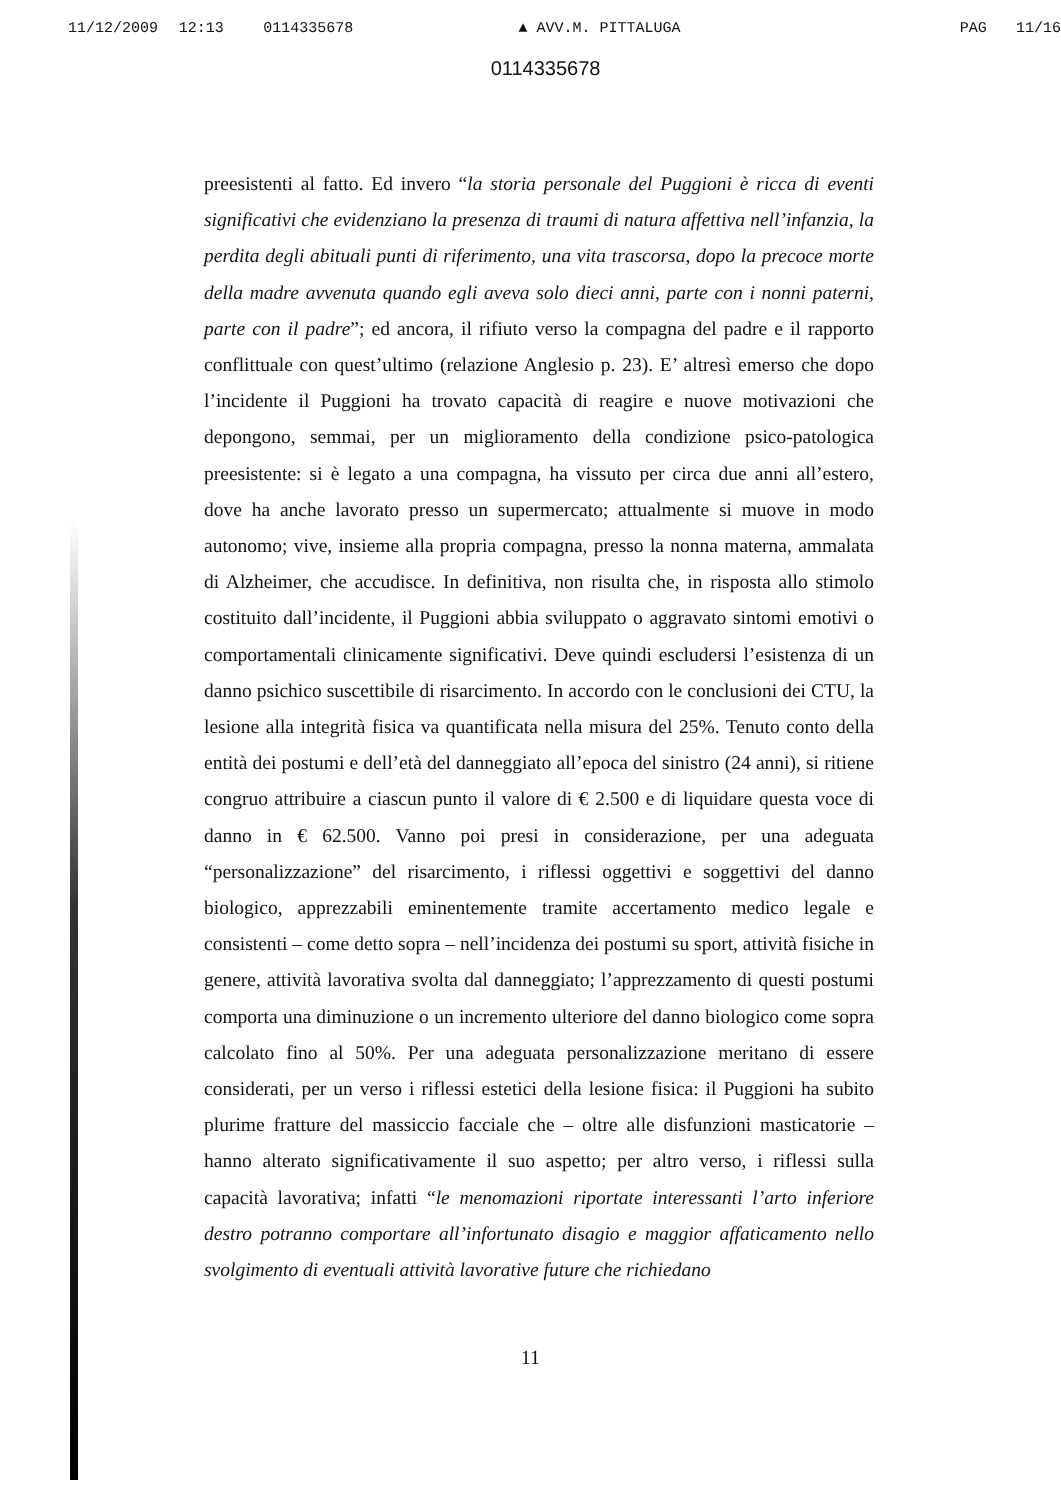11/12/2009 12:13 0114335678 ▲ AVV.M. PITTALUGA PAG 11/16
0114335678
preesistenti al fatto. Ed invero “la storia personale del Puggioni è ricca di eventi significativi che evidenziano la presenza di traumi di natura affettiva nell’infanzia, la perdita degli abituali punti di riferimento, una vita trascorsa, dopo la precoce morte della madre avvenuta quando egli aveva solo dieci anni, parte con i nonni paterni, parte con il padre”; ed ancora, il rifiuto verso la compagna del padre e il rapporto conflittuale con quest’ultimo (relazione Anglesio p. 23). E’ altresì emerso che dopo l’incidente il Puggioni ha trovato capacità di reagire e nuove motivazioni che depongono, semmai, per un miglioramento della condizione psico-patologica preesistente: si è legato a una compagna, ha vissuto per circa due anni all’estero, dove ha anche lavorato presso un supermercato; attualmente si muove in modo autonomo; vive, insieme alla propria compagna, presso la nonna materna, ammalata di Alzheimer, che accudisce. In definitiva, non risulta che, in risposta allo stimolo costituito dall’incidente, il Puggioni abbia sviluppato o aggravato sintomi emotivi o comportamentali clinicamente significativi. Deve quindi escludersi l’esistenza di un danno psichico suscettibile di risarcimento. In accordo con le conclusioni dei CTU, la lesione alla integrità fisica va quantificata nella misura del 25%. Tenuto conto della entità dei postumi e dell’età del danneggiato all’epoca del sinistro (24 anni), si ritiene congruo attribuire a ciascun punto il valore di € 2.500 e di liquidare questa voce di danno in € 62.500. Vanno poi presi in considerazione, per una adeguata “personalizzazione” del risarcimento, i riflessi oggettivi e soggettivi del danno biologico, apprezzabili eminentemente tramite accertamento medico legale e consistenti – come detto sopra – nell’incidenza dei postumi su sport, attività fisiche in genere, attività lavorativa svolta dal danneggiato; l’apprezzamento di questi postumi comporta una diminuzione o un incremento ulteriore del danno biologico come sopra calcolato fino al 50%. Per una adeguata personalizzazione meritano di essere considerati, per un verso i riflessi estetici della lesione fisica: il Puggioni ha subito plurime fratture del massiccio facciale che – oltre alle disfunzioni masticatorie – hanno alterato significativamente il suo aspetto; per altro verso, i riflessi sulla capacità lavorativa; infatti “le menomazioni riportate interessanti l’arto inferiore destro potranno comportare all’infortunato disagio e maggior affaticamento nello svolgimento di eventuali attività lavorative future che richiedano
11